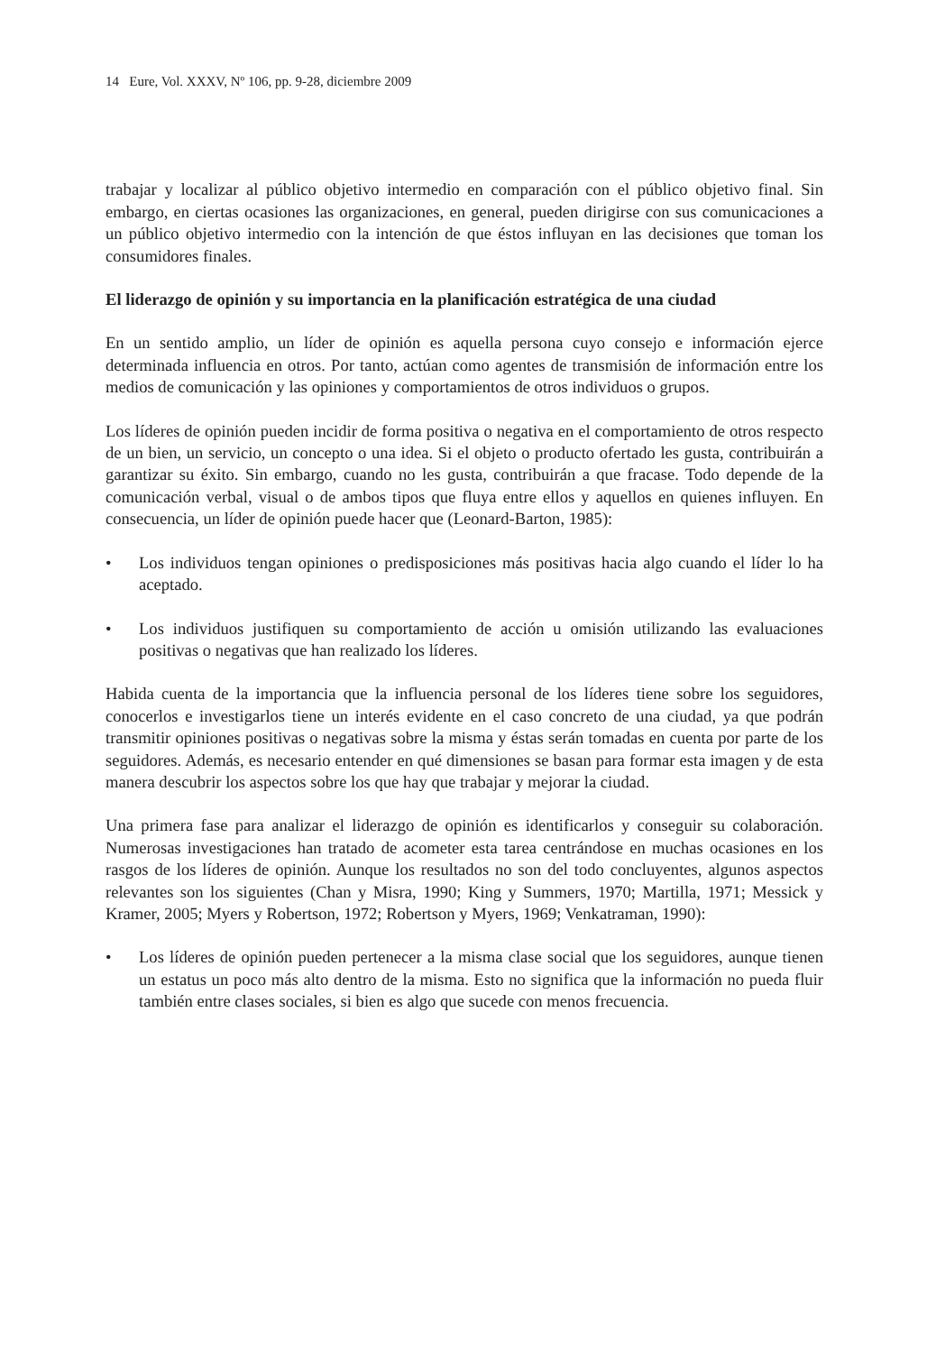14 Eure, Vol. XXXV, Nº 106, pp. 9-28, diciembre 2009
trabajar y localizar al público objetivo intermedio en comparación con el público objetivo final. Sin embargo, en ciertas ocasiones las organizaciones, en general, pueden dirigirse con sus comunicaciones a un público objetivo intermedio con la intención de que éstos influyan en las decisiones que toman los consumidores finales.
El liderazgo de opinión y su importancia en la planificación estratégica de una ciudad
En un sentido amplio, un líder de opinión es aquella persona cuyo consejo e información ejerce determinada influencia en otros. Por tanto, actúan como agentes de transmisión de información entre los medios de comunicación y las opiniones y comportamientos de otros individuos o grupos.
Los líderes de opinión pueden incidir de forma positiva o negativa en el comportamiento de otros respecto de un bien, un servicio, un concepto o una idea. Si el objeto o producto ofertado les gusta, contribuirán a garantizar su éxito. Sin embargo, cuando no les gusta, contribuirán a que fracase. Todo depende de la comunicación verbal, visual o de ambos tipos que fluya entre ellos y aquellos en quienes influyen. En consecuencia, un líder de opinión puede hacer que (Leonard-Barton, 1985):
• Los individuos tengan opiniones o predisposiciones más positivas hacia algo cuando el líder lo ha aceptado.
• Los individuos justifiquen su comportamiento de acción u omisión utilizando las evaluaciones positivas o negativas que han realizado los líderes.
Habida cuenta de la importancia que la influencia personal de los líderes tiene sobre los seguidores, conocerlos e investigarlos tiene un interés evidente en el caso concreto de una ciudad, ya que podrán transmitir opiniones positivas o negativas sobre la misma y éstas serán tomadas en cuenta por parte de los seguidores. Además, es necesario entender en qué dimensiones se basan para formar esta imagen y de esta manera descubrir los aspectos sobre los que hay que trabajar y mejorar la ciudad.
Una primera fase para analizar el liderazgo de opinión es identificarlos y conseguir su colaboración. Numerosas investigaciones han tratado de acometer esta tarea centrándose en muchas ocasiones en los rasgos de los líderes de opinión. Aunque los resultados no son del todo concluyentes, algunos aspectos relevantes son los siguientes (Chan y Misra, 1990; King y Summers, 1970; Martilla, 1971; Messick y Kramer, 2005; Myers y Robertson, 1972; Robertson y Myers, 1969; Venkatraman, 1990):
• Los líderes de opinión pueden pertenecer a la misma clase social que los seguidores, aunque tienen un estatus un poco más alto dentro de la misma. Esto no significa que la información no pueda fluir también entre clases sociales, si bien es algo que sucede con menos frecuencia.